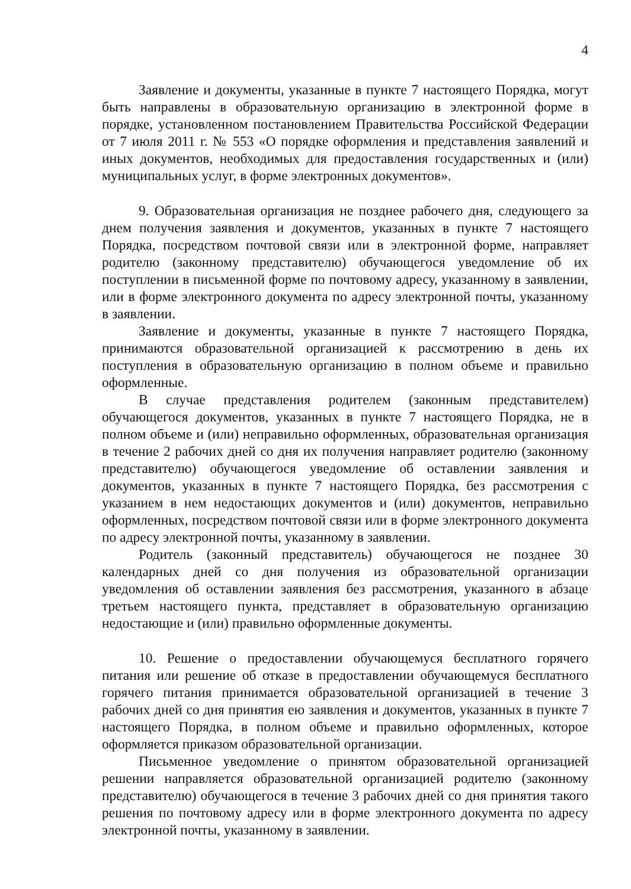4
Заявление и документы, указанные в пункте 7 настоящего Порядка, могут быть направлены в образовательную организацию в электронной форме в порядке, установленном постановлением Правительства Российской Федерации от 7 июля 2011 г. № 553 «О порядке оформления и представления заявлений и иных документов, необходимых для предоставления государственных и (или) муниципальных услуг, в форме электронных документов».
9. Образовательная организация не позднее рабочего дня, следующего за днем получения заявления и документов, указанных в пункте 7 настоящего Порядка, посредством почтовой связи или в электронной форме, направляет родителю (законному представителю) обучающегося уведомление об их поступлении в письменной форме по почтовому адресу, указанному в заявлении, или в форме электронного документа по адресу электронной почты, указанному в заявлении.
Заявление и документы, указанные в пункте 7 настоящего Порядка, принимаются образовательной организацией к рассмотрению в день их поступления в образовательную организацию в полном объеме и правильно оформленные.
В случае представления родителем (законным представителем) обучающегося документов, указанных в пункте 7 настоящего Порядка, не в полном объеме и (или) неправильно оформленных, образовательная организация в течение 2 рабочих дней со дня их получения направляет родителю (законному представителю) обучающегося уведомление об оставлении заявления и документов, указанных в пункте 7 настоящего Порядка, без рассмотрения с указанием в нем недостающих документов и (или) документов, неправильно оформленных, посредством почтовой связи или в форме электронного документа по адресу электронной почты, указанному в заявлении.
Родитель (законный представитель) обучающегося не позднее 30 календарных дней со дня получения из образовательной организации уведомления об оставлении заявления без рассмотрения, указанного в абзаце третьем настоящего пункта, представляет в образовательную организацию недостающие и (или) правильно оформленные документы.
10. Решение о предоставлении обучающемуся бесплатного горячего питания или решение об отказе в предоставлении обучающемуся бесплатного горячего питания принимается образовательной организацией в течение 3 рабочих дней со дня принятия ею заявления и документов, указанных в пункте 7 настоящего Порядка, в полном объеме и правильно оформленных, которое оформляется приказом образовательной организации.
Письменное уведомление о принятом образовательной организацией решении направляется образовательной организацией родителю (законному представителю) обучающегося в течение 3 рабочих дней со дня принятия такого решения по почтовому адресу или в форме электронного документа по адресу электронной почты, указанному в заявлении.